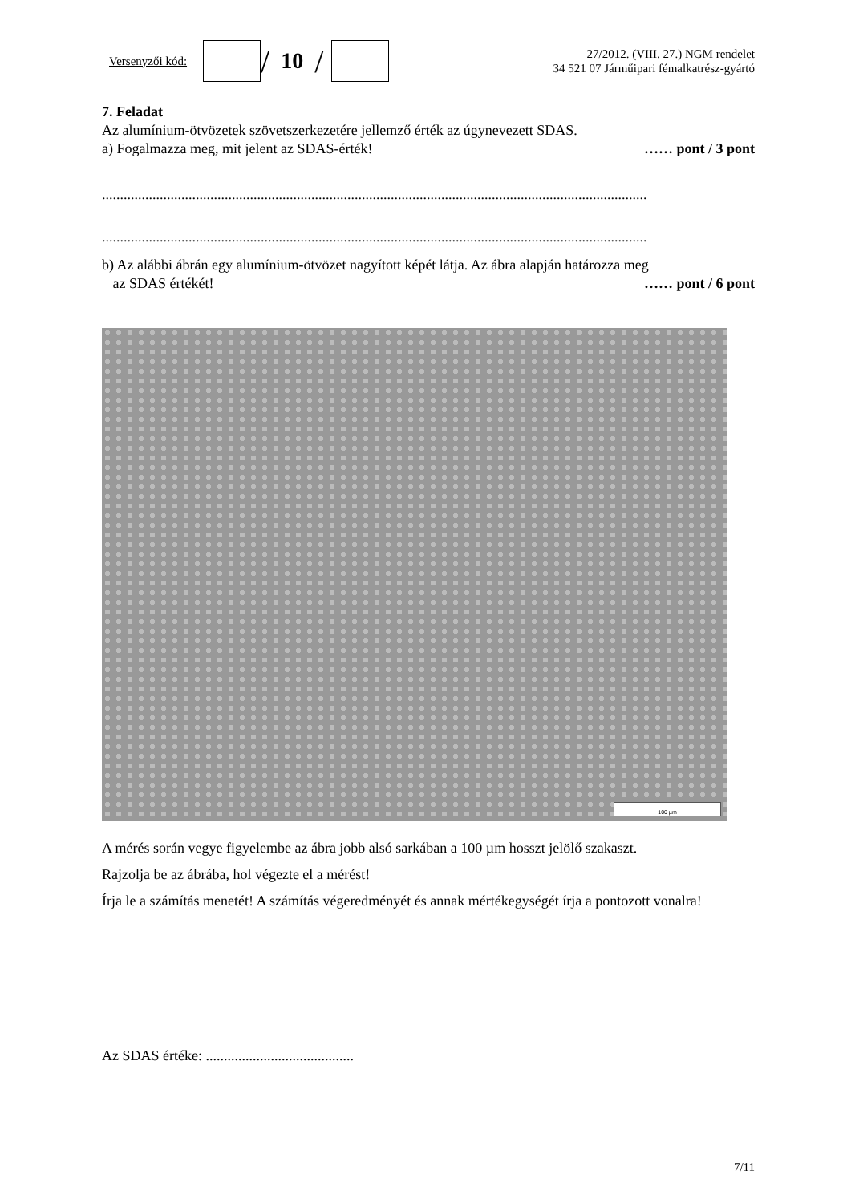Versenyzői kód:
/ 10 /
27/2012. (VIII. 27.) NGM rendelet
34 521 07 Járműipari fémalkatrész-gyártó
7. Feladat
Az alumínium-ötvözetek szövetszerkezetére jellemző érték az úgynevezett SDAS.
a) Fogalmazza meg, mit jelent az SDAS-érték! …… pont / 3 pont
.......................................................................................................................................................
.......................................................................................................................................................
b) Az alábbi ábrán egy alumínium-ötvözet nagyított képét látja. Az ábra alapján határozza meg
az SDAS értékét! …… pont / 6 pont
100 µm
A mérés során vegye figyelembe az ábra jobb alsó sarkában a 100 µm hosszt jelölő szakaszt.
Rajzolja be az ábrába, hol végezte el a mérést!
Írja le a számítás menetét! A számítás végeredményét és annak mértékegységét írja a pontozott vonalra!
Az SDAS értéke: .........................................
7/11